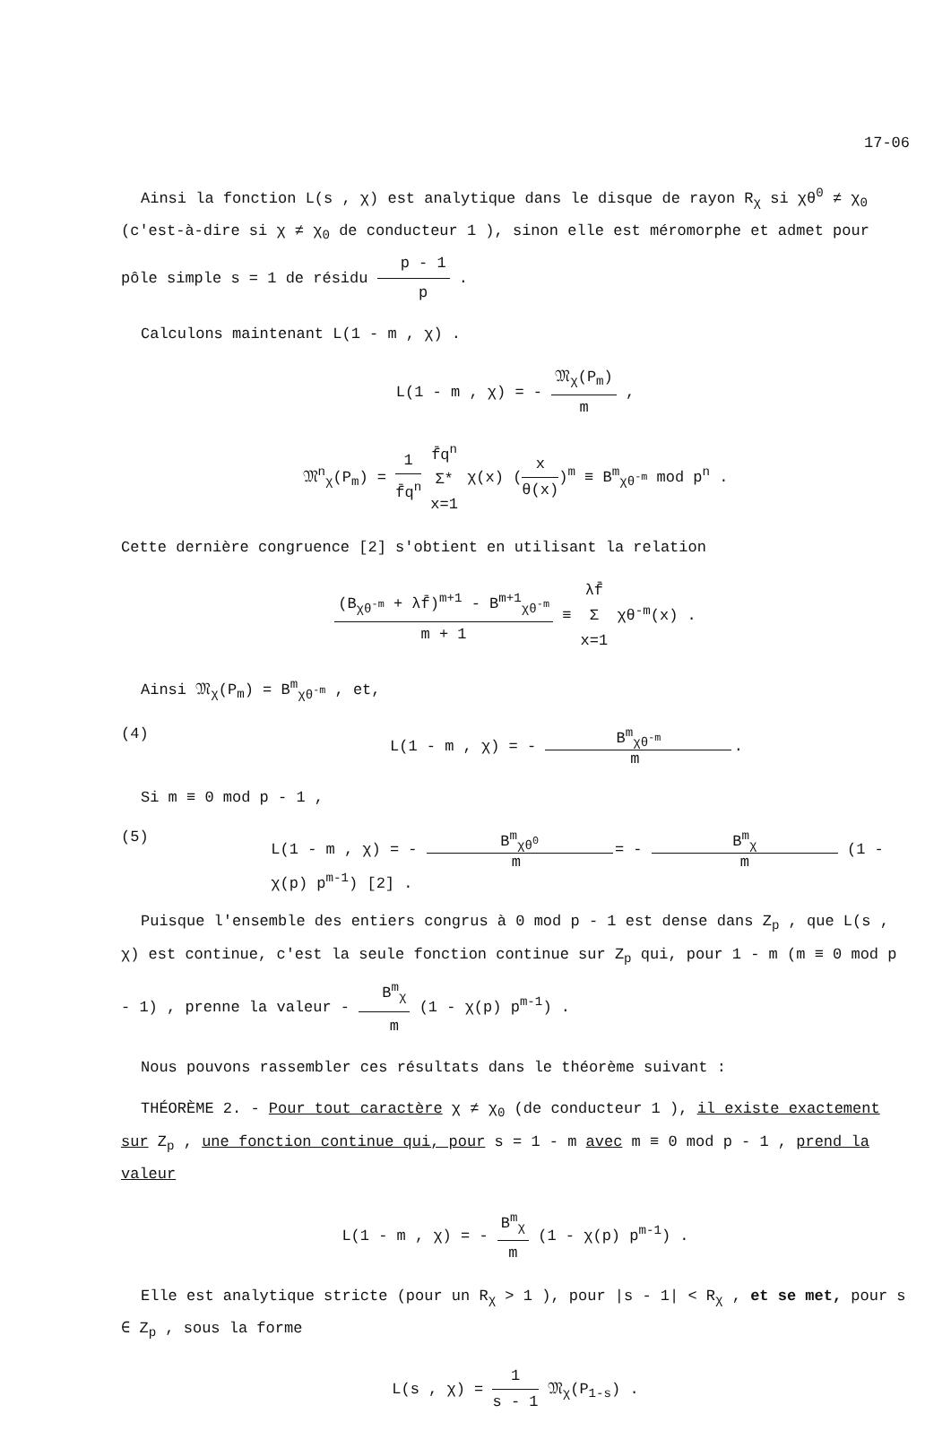17-06
Ainsi la fonction L(s , χ) est analytique dans le disque de rayon R<sub>χ</sub> si χθ<sup>0</sup> ≠ χ<sub>0</sub> (c'est-à-dire si χ ≠ χ<sub>0</sub> de conducteur 1 ), sinon elle est méromorphe et admet pour pôle simple s = 1 de résidu p - 1 p .
Calculons maintenant L(1 - m , χ) .
L(1 - m , χ) = - 𝔐<sub>χ</sub>(P<sub>m</sub>) m ,
𝔐<sup>n</sup><sub>χ</sub>(P<sub>m</sub>) = 1 f̄q<sup>n</sup> f̄q<sup>n</sup> Σ* x=1 χ(x) (x θ(x))<sup>m</sup> ≡ B<sup>m</sup><sub>χθ<sup>-m</sup></sub> mod p<sup>n</sup> .
Cette dernière congruence [2] s'obtient en utilisant la relation
(B<sub>χθ<sup>-m</sup></sub> + λf̄)<sup>m+1</sup> - B<sup>m+1</sup><sub>χθ<sup>-m</sup></sub> m + 1 ≡ λf̄ Σ x=1 χθ<sup>-m</sup>(x) .
Ainsi 𝔐<sub>χ</sub>(P<sub>m</sub>) = B<sup>m</sup><sub>χθ<sup>-m</sup></sub> , et,
(4) L(1 - m , χ) = - B<sup>m</sup><sub>χθ<sup>-m</sup></sub> m .
Si m ≡ 0 mod p - 1 ,
(5) L(1 - m , χ) = - B<sup>m</sup><sub>χθ<sup>0</sup></sub> m = - B<sup>m</sup><sub>χ</sub> m (1 - χ(p) p<sup>m-1</sup>) [2] .
Puisque l'ensemble des entiers congrus à 0 mod p - 1 est dense dans Z<sub>p</sub> , que L(s , χ) est continue, c'est la seule fonction continue sur Z<sub>p</sub> qui, pour 1 - m (m ≡ 0 mod p - 1) , prenne la valeur - B<sup>m</sup><sub>χ</sub> m (1 - χ(p) p<sup>m-1</sup>) .
Nous pouvons rassembler ces résultats dans le théorème suivant :
THÉORÈME 2. - Pour tout caractère χ ≠ χ<sub>0</sub> (de conducteur 1 ), il existe exactement sur Z<sub>p</sub> , une fonction continue qui, pour s = 1 - m avec m ≡ 0 mod p - 1 , prend la valeur
L(1 - m , χ) = - B<sup>m</sup><sub>χ</sub> m (1 - χ(p) p<sup>m-1</sup>) .
Elle est analytique stricte (pour un R<sub>χ</sub> > 1 ), pour |s - 1| < R<sub>χ</sub> , et se met, pour s ∈ Z<sub>p</sub> , sous la forme
L(s , χ) = 1 s - 1 𝔐<sub>χ</sub>(P<sub>1-s</sub>) .